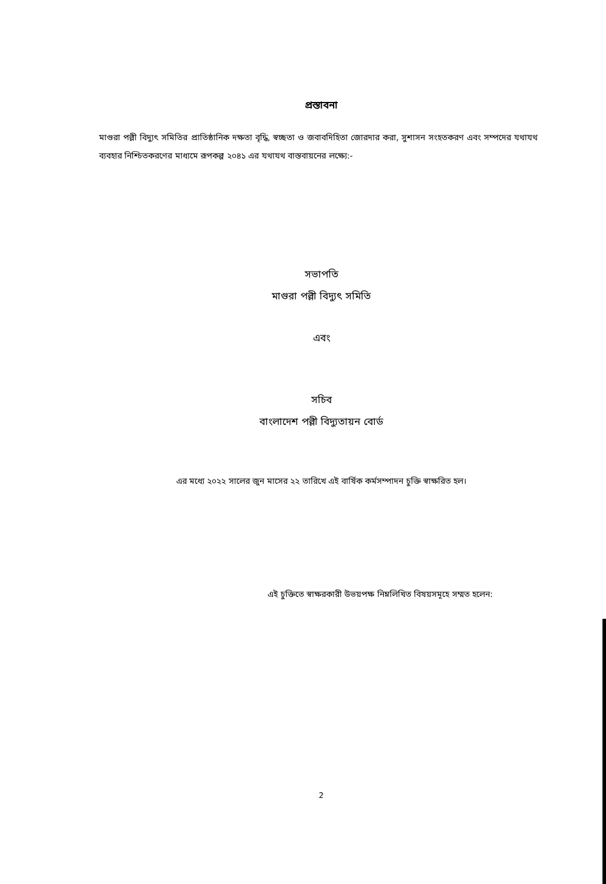প্রস্তাবনা
মাগুরা পল্লী বিদ্যুৎ সমিতির প্রাতিষ্ঠানিক দক্ষতা বৃদ্ধি, স্বচ্ছতা ও জবাবদিহিতা জোরদার করা, সুশাসন সংহতকরণ এবং সম্পদের যথাযথ ব্যবহার নিশ্চিতকরণের মাধ্যমে রূপকল্প ২০৪১ এর যথাযথ বাস্তবায়নের লক্ষ্যে:-
সভাপতি
মাগুরা পল্লী বিদ্যুৎ সমিতি
এবং
সচিব
বাংলাদেশ পল্লী বিদ্যুতায়ন বোর্ড
এর মধ্যে ২০২২ সালের জুন মাসের ২২ তারিখে এই বার্ষিক কর্মসম্পাদন চুক্তি স্বাক্ষরিত হল।
এই চুক্তিতে স্বাক্ষরকারী উভয়পক্ষ নিম্নলিখিত বিষয়সমূহে সম্মত হলেন:
2